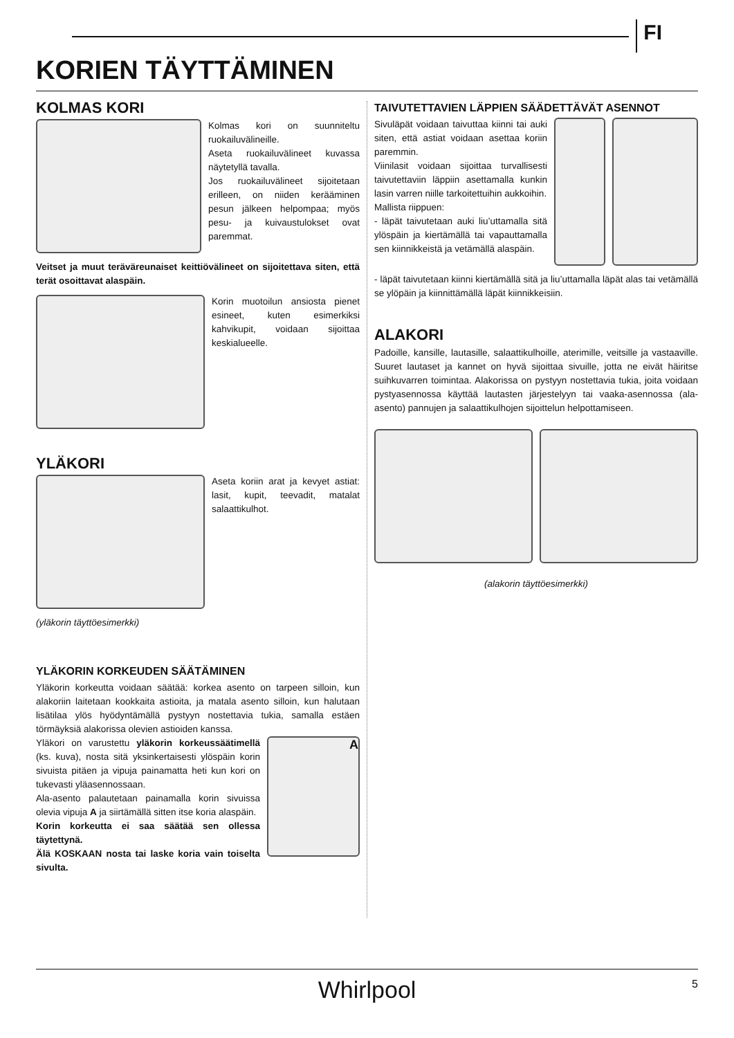FI
KORIEN TÄYTTÄMINEN
KOLMAS KORI
Kolmas kori on suunniteltu ruokailuvälineille.
Aseta ruokailuvälineet kuvassa näytetyllä tavalla.
Jos ruokailuvälineet sijoitetaan erilleen, on niiden kerääminen pesun jälkeen helpompaa; myös pesu- ja kuivaustulokset ovat paremmat.
Veitset ja muut teräväreunaiset keittiövälineet on sijoitettava siten, että terät osoittavat alaspäin.
Korin muotoilun ansiosta pienet esineet, kuten esimerkiksi kahvikupit, voidaan sijoittaa keskialueelle.
YLÄKORI
Aseta koriin arat ja kevyet astiat: lasit, kupit, teevadit, matalat salaattikulhot.
(yläkorin täyttöesimerkki)
YLÄKORIN KORKEUDEN SÄÄTÄMINEN
Yläkorin korkeutta voidaan säätää: korkea asento on tarpeen silloin, kun alakoriin laitetaan kookkaita astioita, ja matala asento silloin, kun halutaan lisätilaa ylös hyödyntämällä pystyyn nostettavia tukia, samalla estäen törmäyksiä alakorissa olevien astioiden kanssa.
Yläkori on varustettu yläkorin korkeussäätimellä (ks. kuva), nosta sitä yksinkertaisesti ylöspäin korin sivuista pitäen ja vipuja painamatta heti kun kori on tukevasti yläasennossaan.
Ala-asento palautetaan painamalla korin sivuissa olevia vipuja A ja siirtämällä sitten itse koria alaspäin.
Korin korkeutta ei saa säätää sen ollessa täytettynä.
Älä KOSKAAN nosta tai laske koria vain toiselta sivulta.
A
TAIVUTETTAVIEN LÄPPIEN SÄÄDETTÄVÄT ASENNOT
Sivuläpät voidaan taivuttaa kiinni tai auki siten, että astiat voidaan asettaa koriin paremmin.
Viinilasit voidaan sijoittaa turvallisesti taivutettaviin läppiin asettamalla kunkin lasin varren niille tarkoitettuihin aukkoihin.
Mallista riippuen:
- läpät taivutetaan auki liu’uttamalla sitä ylöspäin ja kiertämällä tai vapauttamalla sen kiinnikkeistä ja vetämällä alaspäin.
- läpät taivutetaan kiinni kiertämällä sitä ja liu’uttamalla läpät alas tai vetämällä se ylöpäin ja kiinnittämällä läpät kiinnikkeisiin.
ALAKORI
Padoille, kansille, lautasille, salaattikulhoille, aterimille, veitsille ja vastaaville. Suuret lautaset ja kannet on hyvä sijoittaa sivuille, jotta ne eivät häiritse suihkuvarren toimintaa. Alakorissa on pystyyn nostettavia tukia, joita voidaan pystyasennossa käyttää lautasten järjestelyyn tai vaaka-asennossa (ala-asento) pannujen ja salaattikulhojen sijoittelun helpottamiseen.
(alakorin täyttöesimerkki)
Whirlpool
5